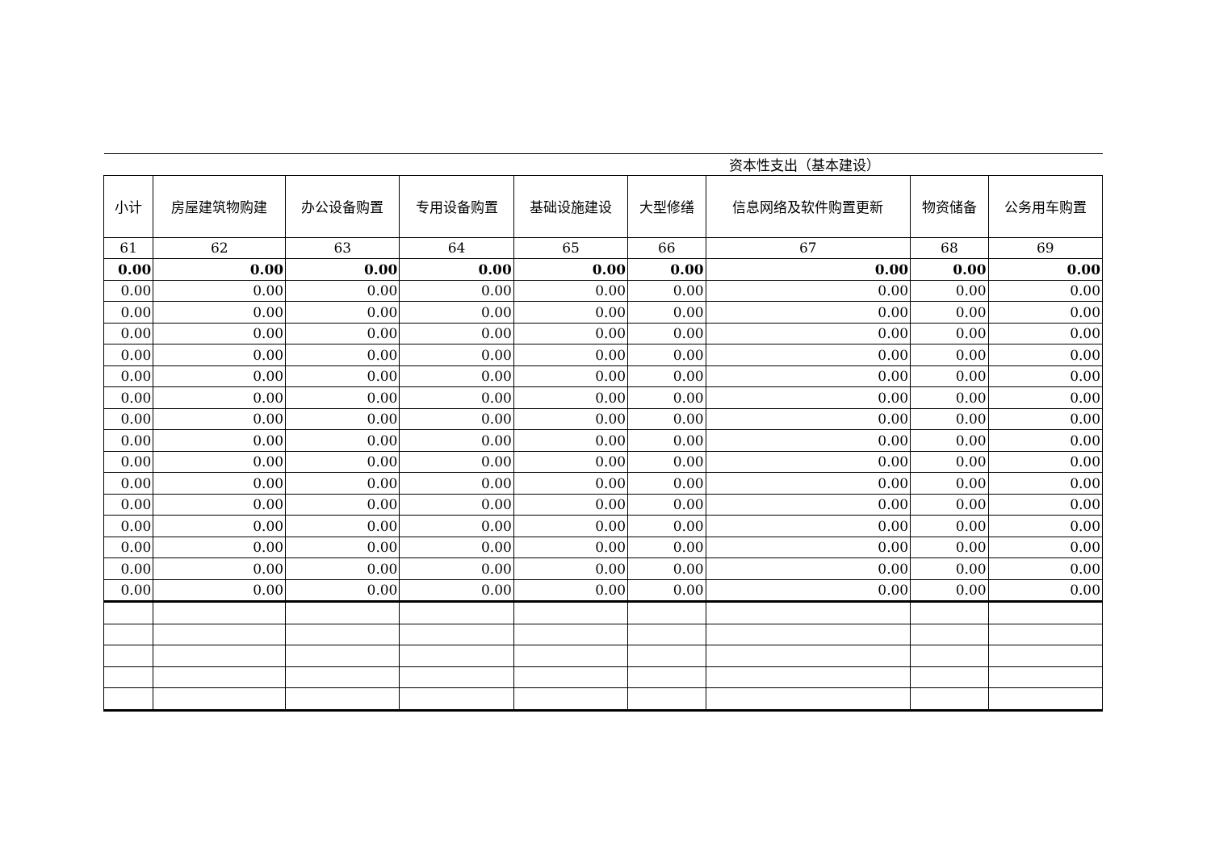| 资本性支出（基本建设） | | | | | | | | |
| 小计 | 房屋建筑物购建 | 办公设备购置 | 专用设备购置 | 基础设施建设 | 大型修缮 | 信息网络及软件购置更新 | 物资储备 | 公务用车购置 |
| 61 | 62 | 63 | 64 | 65 | 66 | 67 | 68 | 69 |
| 0.00 | 0.00 | 0.00 | 0.00 | 0.00 | 0.00 | 0.00 | 0.00 | 0.00 |
| 0.00 | 0.00 | 0.00 | 0.00 | 0.00 | 0.00 | 0.00 | 0.00 | 0.00 |
| 0.00 | 0.00 | 0.00 | 0.00 | 0.00 | 0.00 | 0.00 | 0.00 | 0.00 |
| 0.00 | 0.00 | 0.00 | 0.00 | 0.00 | 0.00 | 0.00 | 0.00 | 0.00 |
| 0.00 | 0.00 | 0.00 | 0.00 | 0.00 | 0.00 | 0.00 | 0.00 | 0.00 |
| 0.00 | 0.00 | 0.00 | 0.00 | 0.00 | 0.00 | 0.00 | 0.00 | 0.00 |
| 0.00 | 0.00 | 0.00 | 0.00 | 0.00 | 0.00 | 0.00 | 0.00 | 0.00 |
| 0.00 | 0.00 | 0.00 | 0.00 | 0.00 | 0.00 | 0.00 | 0.00 | 0.00 |
| 0.00 | 0.00 | 0.00 | 0.00 | 0.00 | 0.00 | 0.00 | 0.00 | 0.00 |
| 0.00 | 0.00 | 0.00 | 0.00 | 0.00 | 0.00 | 0.00 | 0.00 | 0.00 |
| 0.00 | 0.00 | 0.00 | 0.00 | 0.00 | 0.00 | 0.00 | 0.00 | 0.00 |
| 0.00 | 0.00 | 0.00 | 0.00 | 0.00 | 0.00 | 0.00 | 0.00 | 0.00 |
| 0.00 | 0.00 | 0.00 | 0.00 | 0.00 | 0.00 | 0.00 | 0.00 | 0.00 |
| 0.00 | 0.00 | 0.00 | 0.00 | 0.00 | 0.00 | 0.00 | 0.00 | 0.00 |
| 0.00 | 0.00 | 0.00 | 0.00 | 0.00 | 0.00 | 0.00 | 0.00 | 0.00 |
| 0.00 | 0.00 | 0.00 | 0.00 | 0.00 | 0.00 | 0.00 | 0.00 | 0.00 |